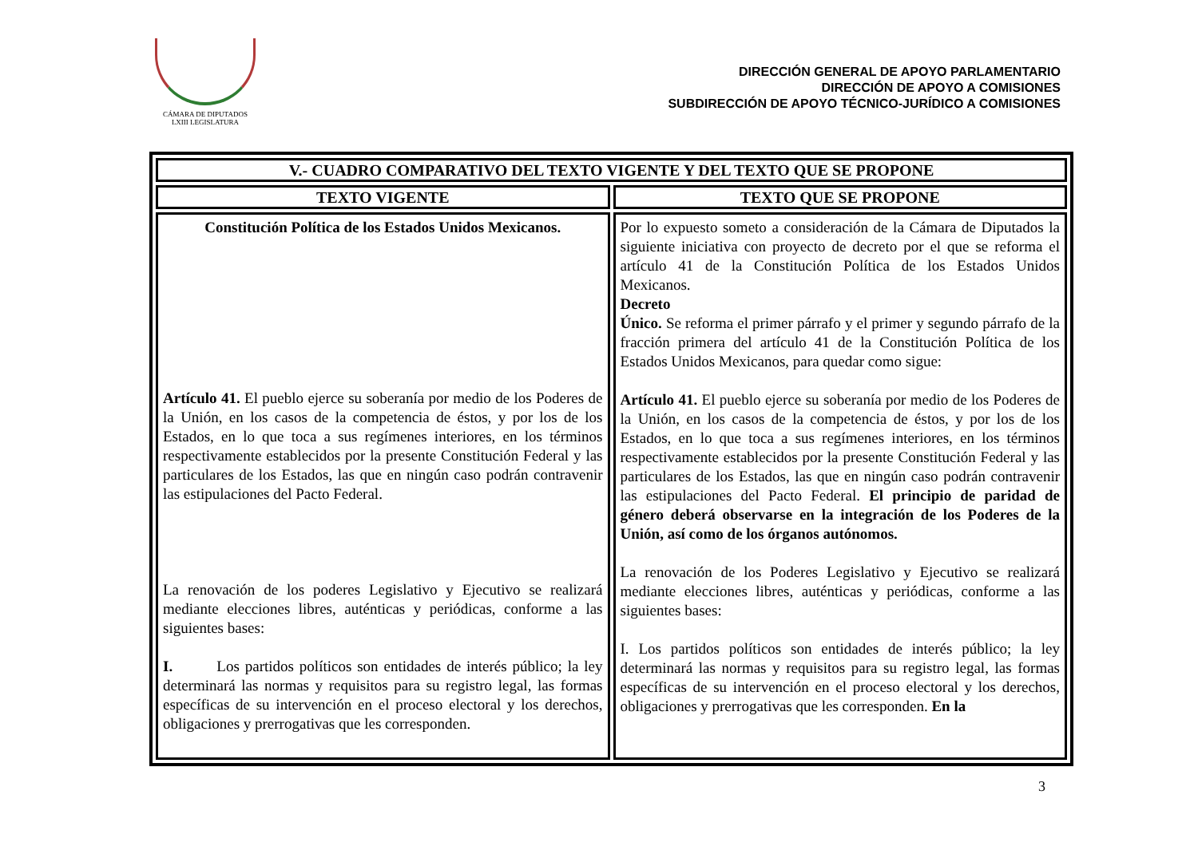CÁMARA DE DIPUTADOS
LXIII LEGISLATURA
DIRECCIÓN GENERAL DE APOYO PARLAMENTARIO
DIRECCIÓN DE APOYO A COMISIONES
SUBDIRECCIÓN DE APOYO TÉCNICO-JURÍDICO A COMISIONES
| V.- CUADRO COMPARATIVO DEL TEXTO VIGENTE Y DEL TEXTO QUE SE PROPONE | |
| --- | --- |
| TEXTO VIGENTE | TEXTO QUE SE PROPONE |
| Constitución Política de los Estados Unidos Mexicanos. Artículo 41. El pueblo ejerce su soberanía por medio de los Poderes de la Unión, en los casos de la competencia de éstos, y por los de los Estados, en lo que toca a sus regímenes interiores, en los términos respectivamente establecidos por la presente Constitución Federal y las particulares de los Estados, las que en ningún caso podrán contravenir las estipulaciones del Pacto Federal. La renovación de los poderes Legislativo y Ejecutivo se realizará mediante elecciones libres, auténticas y periódicas, conforme a las siguientes bases: I. Los partidos políticos son entidades de interés público; la ley determinará las normas y requisitos para su registro legal, las formas específicas de su intervención en el proceso electoral y los derechos, obligaciones y prerrogativas que les corresponden. | Por lo expuesto someto a consideración de la Cámara de Diputados la siguiente iniciativa con proyecto de decreto por el que se reforma el artículo 41 de la Constitución Política de los Estados Unidos Mexicanos. Decreto Único. Se reforma el primer párrafo y el primer y segundo párrafo de la fracción primera del artículo 41 de la Constitución Política de los Estados Unidos Mexicanos, para quedar como sigue: Artículo 41. El pueblo ejerce su soberanía por medio de los Poderes de la Unión, en los casos de la competencia de éstos, y por los de los Estados, en lo que toca a sus regímenes interiores, en los términos respectivamente establecidos por la presente Constitución Federal y las particulares de los Estados, las que en ningún caso podrán contravenir las estipulaciones del Pacto Federal. El principio de paridad de género deberá observarse en la integración de los Poderes de la Unión, así como de los órganos autónomos. La renovación de los Poderes Legislativo y Ejecutivo se realizará mediante elecciones libres, auténticas y periódicas, conforme a las siguientes bases: I. Los partidos políticos son entidades de interés público; la ley determinará las normas y requisitos para su registro legal, las formas específicas de su intervención en el proceso electoral y los derechos, obligaciones y prerrogativas que les corresponden. En la |
3